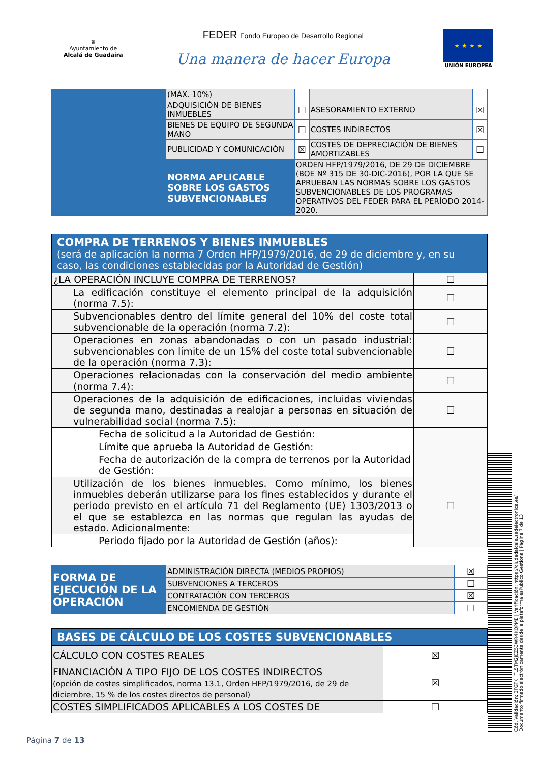♛
Ayuntamiento de
Alcalá de Guadaíra
FEDER Fondo Europeo de Desarrollo Regional
Una manera de hacer Europa
★ ★ ★ ★
UNIÓN EUROPEA
| | (MÁX. 10%) | | | |
| | ADQUISICIÓN DE BIENES INMUEBLES | ☐ | ASESORAMIENTO EXTERNO | ☒ |
| | BIENES DE EQUIPO DE SEGUNDA MANO | ☐ | COSTES INDIRECTOS | ☒ |
| | PUBLICIDAD Y COMUNICACIÓN | ☒ | COSTES DE DEPRECIACIÓN DE BIENES AMORTIZABLES | ☐ |
| | NORMA APLICABLE SOBRE LOS GASTOS SUBVENCIONABLES | ORDEN HFP/1979/2016, DE 29 DE DICIEMBRE (BOE Nº 315 DE 30-DIC-2016), POR LA QUE SE APRUEBAN LAS NORMAS SOBRE LOS GASTOS SUBVENCIONABLES DE LOS PROGRAMAS OPERATIVOS DEL FEDER PARA EL PERÍODO 2014-2020. | | |
| COMPRA DE TERRENOS Y BIENES INMUEBLES (será de aplicación la norma 7 Orden HFP/1979/2016, de 29 de diciembre y, en su caso, las condiciones establecidas por la Autoridad de Gestión) | |
| ¿LA OPERACIÓN INCLUYE COMPRA DE TERRENOS? | ☐ |
| La edificación constituye el elemento principal de la adquisición (norma 7.5): | ☐ |
| Subvencionables dentro del límite general del 10% del coste total subvencionable de la operación (norma 7.2): | ☐ |
| Operaciones en zonas abandonadas o con un pasado industrial: subvencionables con límite de un 15% del coste total subvencionable de la operación (norma 7.3): | ☐ |
| Operaciones relacionadas con la conservación del medio ambiente (norma 7.4): | ☐ |
| Operaciones de la adquisición de edificaciones, incluidas viviendas de segunda mano, destinadas a realojar a personas en situación de vulnerabilidad social (norma 7.5): | ☐ |
| Fecha de solicitud a la Autoridad de Gestión: | |
| Límite que aprueba la Autoridad de Gestión: | |
| Fecha de autorización de la compra de terrenos por la Autoridad de Gestión: | |
| Utilización de los bienes inmuebles. Como mínimo, los bienes inmuebles deberán utilizarse para los fines establecidos y durante el periodo previsto en el artículo 71 del Reglamento (UE) 1303/2013 o el que se establezca en las normas que regulan las ayudas de estado. Adicionalmente: | ☐ |
| Periodo fijado por la Autoridad de Gestión (años): | |
| FORMA DE EJECUCIÓN DE LA OPERACIÓN | ADMINISTRACIÓN DIRECTA (MEDIOS PROPIOS) | ☒ |
| | SUBVENCIONES A TERCEROS | ☐ |
| | CONTRATACIÓN CON TERCEROS | ☒ |
| | ENCOMIENDA DE GESTIÓN | ☐ |
| BASES DE CÁLCULO DE LOS COSTES SUBVENCIONABLES | |
| CÁLCULO CON COSTES REALES | ☒ |
| FINANCIACIÓN A TIPO FIJO DE LOS COSTES INDIRECTOS (opción de costes simplificados, norma 13.1, Orden HFP/1979/2016, de 29 de diciembre, 15 % de los costes directos de personal) | ☒ |
| COSTES SIMPLIFICADOS APLICABLES A LOS COSTES DE | ☐ |
Cód. Validación: 3FGTKHTL5TM2JEZ53WR4KQPME | Verificación: https://ciudadalcala.sedelectronica.es/ Documento firmado electrónicamente desde la plataforma esPublico Gestiona | Página 7 de 13
Página 7 de 13